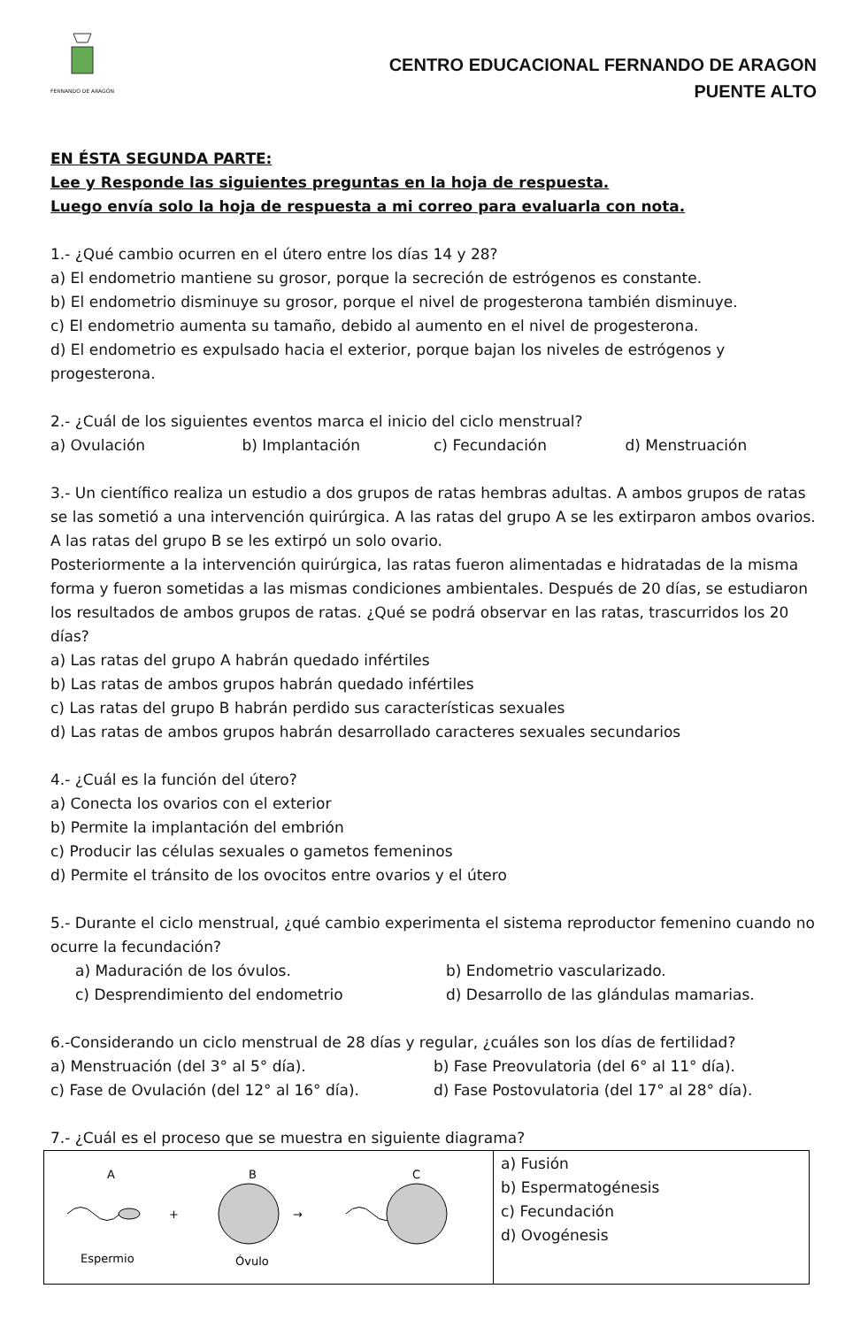FERNANDO DE ARAGÓN
CENTRO EDUCACIONAL FERNANDO DE ARAGON
PUENTE ALTO
EN ÉSTA SEGUNDA PARTE:
Lee y Responde las siguientes preguntas en la hoja de respuesta.
Luego envía solo la hoja de respuesta a mi correo para evaluarla con nota.
1.- ¿Qué cambio ocurren en el útero entre los días 14 y 28?
a) El endometrio mantiene su grosor, porque la secreción de estrógenos es constante.
b) El endometrio disminuye su grosor, porque el nivel de progesterona también disminuye.
c) El endometrio aumenta su tamaño, debido al aumento en el nivel de progesterona.
d) El endometrio es expulsado hacia el exterior, porque bajan los niveles de estrógenos y progesterona.
2.- ¿Cuál de los siguientes eventos marca el inicio del ciclo menstrual?
a) Ovulación b) Implantación c) Fecundación d) Menstruación
3.- Un científico realiza un estudio a dos grupos de ratas hembras adultas. A ambos grupos de ratas se las sometió a una intervención quirúrgica. A las ratas del grupo A se les extirparon ambos ovarios. A las ratas del grupo B se les extirpó un solo ovario.
Posteriormente a la intervención quirúrgica, las ratas fueron alimentadas e hidratadas de la misma forma y fueron sometidas a las mismas condiciones ambientales. Después de 20 días, se estudiaron los resultados de ambos grupos de ratas. ¿Qué se podrá observar en las ratas, trascurridos los 20 días?
a) Las ratas del grupo A habrán quedado infértiles
b) Las ratas de ambos grupos habrán quedado infértiles
c) Las ratas del grupo B habrán perdido sus características sexuales
d) Las ratas de ambos grupos habrán desarrollado caracteres sexuales secundarios
4.- ¿Cuál es la función del útero?
a) Conecta los ovarios con el exterior
b) Permite la implantación del embrión
c) Producir las células sexuales o gametos femeninos
d) Permite el tránsito de los ovocitos entre ovarios y el útero
5.- Durante el ciclo menstrual, ¿qué cambio experimenta el sistema reproductor femenino cuando no ocurre la fecundación?
a) Maduración de los óvulos. b) Endometrio vascularizado.
c) Desprendimiento del endometrio d) Desarrollo de las glándulas mamarias.
6.-Considerando un ciclo menstrual de 28 días y regular, ¿cuáles son los días de fertilidad?
a) Menstruación (del 3° al 5° día). b) Fase Preovulatoria (del 6° al 11° día).
c) Fase de Ovulación (del 12° al 16° día). d) Fase Postovulatoria (del 17° al 28° día).
7.- ¿Cuál es el proceso que se muestra en siguiente diagrama?
| A B C + → Espermio Óvulo | a) Fusión b) Espermatogénesis c) Fecundación d) Ovogénesis |